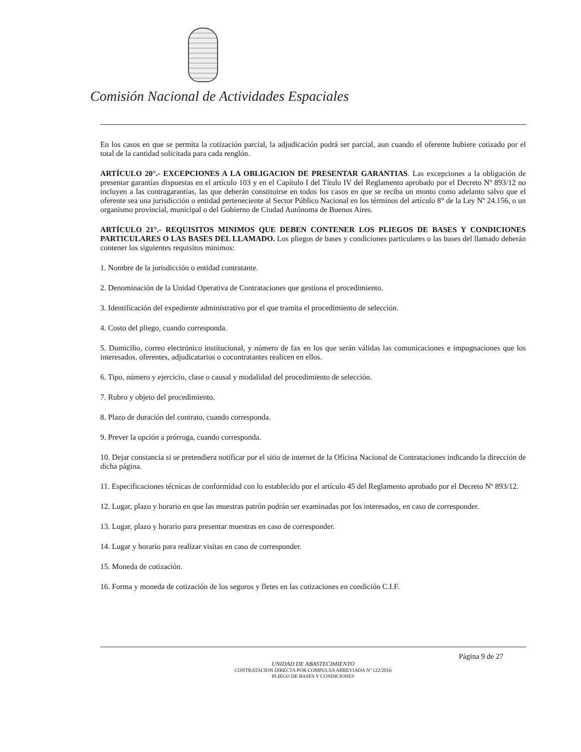Comisión Nacional de Actividades Espaciales
En los casos en que se permita la cotización parcial, la adjudicación podrá ser parcial, aun cuando el oferente hubiere cotizado por el total de la cantidad solicitada para cada renglón.
ARTÍCULO 20°.- EXCEPCIONES A LA OBLIGACION DE PRESENTAR GARANTIAS. Las excepciones a la obligación de presentar garantías dispuestas en el artículo 103 y en el Capítulo I del Título IV del Reglamento aprobado por el Decreto Nº 893/12 no incluyen a las contragarantías, las que deberán constituirse en todos los casos en que se reciba un monto como adelanto salvo que el oferente sea una jurisdicción o entidad perteneciente al Sector Público Nacional en los términos del artículo 8° de la Ley Nº 24.156, o un organismo provincial, municipal o del Gobierno de Ciudad Autónoma de Buenos Aires.
ARTÍCULO 21°.- REQUISITOS MINIMOS QUE DEBEN CONTENER LOS PLIEGOS DE BASES Y CONDICIONES PARTICULARES O LAS BASES DEL LLAMADO. Los pliegos de bases y condiciones particulares o las bases del llamado deberán contener los siguientes requisitos mínimos:
1. Nombre de la jurisdicción o entidad contratante.
2. Denominación de la Unidad Operativa de Contrataciones que gestiona el procedimiento.
3. Identificación del expediente administrativo por el que tramita el procedimiento de selección.
4. Costo del pliego, cuando corresponda.
5. Domicilio, correo electrónico institucional, y número de fax en los que serán válidas las comunicaciones e impugnaciones que los interesados, oferentes, adjudicatarios o cocontratantes realicen en ellos.
6. Tipo, número y ejercicio, clase o causal y modalidad del procedimiento de selección.
7. Rubro y objeto del procedimiento.
8. Plazo de duración del contrato, cuando corresponda.
9. Prever la opción a prórroga, cuando corresponda.
10. Dejar constancia si se pretendiera notificar por el sitio de internet de la Oficina Nacional de Contrataciones indicando la dirección de dicha página.
11. Especificaciones técnicas de conformidad con lo establecido por el artículo 45 del Reglamento aprobado por el Decreto Nº 893/12.
12. Lugar, plazo y horario en que las muestras patrón podrán ser examinadas por los interesados, en caso de corresponder.
13. Lugar, plazo y horario para presentar muestras en caso de corresponder.
14. Lugar y horario para realizar visitas en caso de corresponder.
15. Moneda de cotización.
16. Forma y moneda de cotización de los seguros y fletes en las cotizaciones en condición C.I.F.
Página 9 de 27
UNIDAD DE ABASTECIMIENTO
CONTRATACION DIRECTA POR COMPULSA ABREVIADA Nº 122/2016
PLIEGO DE BASES Y CONDICIONES